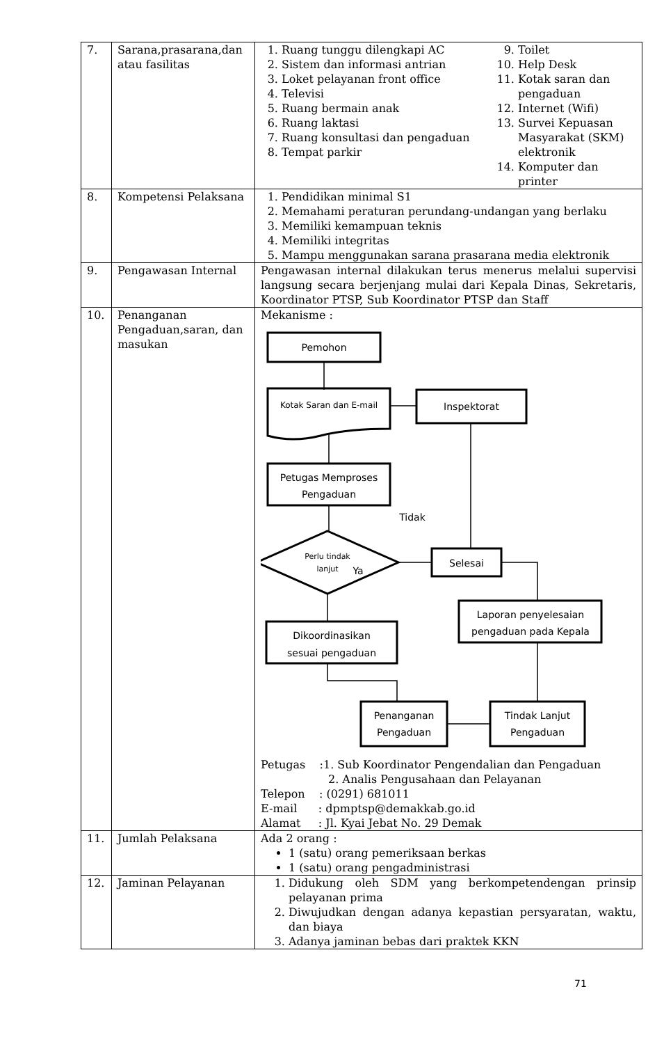| 7. | Sarana,prasarana,dan atau fasilitas | 1. Ruang tunggu dilengkapi AC 2. Sistem dan informasi antrian 3. Loket pelayanan front office 4. Televisi 5. Ruang bermain anak 6. Ruang laktasi 7. Ruang konsultasi dan pengaduan 8. Tempat parkir 9. Toilet 10. Help Desk 11. Kotak saran dan pengaduan 12. Internet (Wifi) 13. Survei Kepuasan Masyarakat (SKM) elektronik 14. Komputer dan printer |
| 8. | Kompetensi Pelaksana | 1. Pendidikan minimal S1 2. Memahami peraturan perundang-undangan yang berlaku 3. Memiliki kemampuan teknis 4. Memiliki integritas 5. Mampu menggunakan sarana prasarana media elektronik |
| 9. | Pengawasan Internal | Pengawasan internal dilakukan terus menerus melalui supervisi langsung secara berjenjang mulai dari Kepala Dinas, Sekretaris, Koordinator PTSP, Sub Koordinator PTSP dan Staff |
| 10. | Penanganan Pengaduan,saran, dan masukan | Mekanisme : Pemohon Kotak Saran dan E-mail Inspektorat Petugas Memproses Pengaduan Tidak Perlu tindak lanjut Ya Selesai Laporan penyelesaian pengaduan pada Kepala Dikoordinasikan sesuai pengaduan Penanganan Pengaduan Tindak Lanjut Pengaduan Petugas :1. Sub Koordinator Pengendalian dan Pengaduan 2. Analis Pengusahaan dan Pelayanan Telepon : (0291) 681011 E-mail : dpmptsp@demakkab.go.id Alamat : Jl. Kyai Jebat No. 29 Demak |
| 11. | Jumlah Pelaksana | Ada 2 orang : 1 (satu) orang pemeriksaan berkas 1 (satu) orang pengadministrasi |
| 12. | Jaminan Pelayanan | 1. Didukung oleh SDM yang berkompetendengan prinsip pelayanan prima 2. Diwujudkan dengan adanya kepastian persyaratan, waktu, dan biaya 3. Adanya jaminan bebas dari praktek KKN |
71